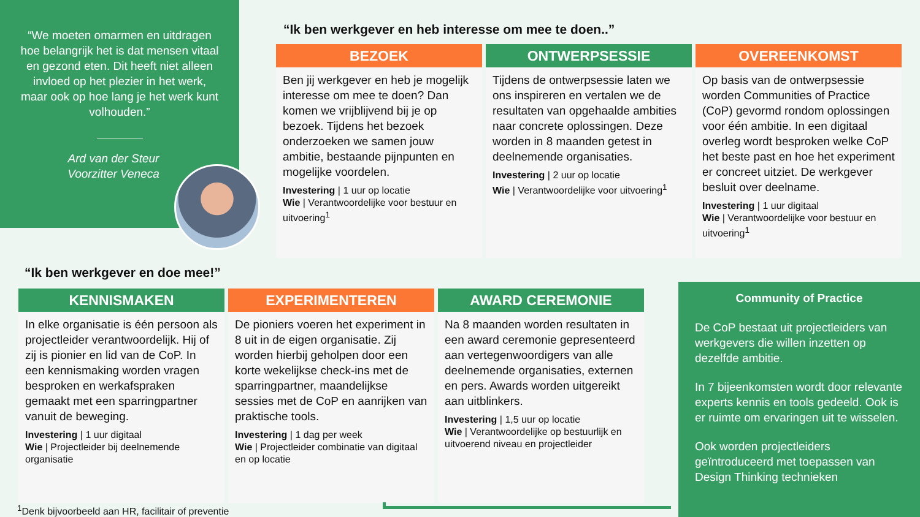“We moeten omarmen en uitdragen hoe belangrijk het is dat mensen vitaal en gezond eten. Dit heeft niet alleen invloed op het plezier in het werk, maar ook op hoe lang je het werk kunt volhouden.”
Ard van der Steur
Voorzitter Veneca
“Ik ben werkgever en heb interesse om mee te doen..”
BEZOEK
Ben jij werkgever en heb je mogelijk interesse om mee te doen? Dan komen we vrijblijvend bij je op bezoek. Tijdens het bezoek onderzoeken we samen jouw ambitie, bestaande pijnpunten en mogelijke voordelen.
Investering | 1 uur op locatie
Wie | Verantwoordelijke voor bestuur en uitvoering<sup>1</sup>
ONTWERPSESSIE
Tijdens de ontwerpsessie laten we ons inspireren en vertalen we de resultaten van opgehaalde ambities naar concrete oplossingen. Deze worden in 8 maanden getest in deelnemende organisaties.
Investering | 2 uur op locatie
Wie | Verantwoordelijke voor uitvoering<sup>1</sup>
OVEREENKOMST
Op basis van de ontwerpsessie worden Communities of Practice (CoP) gevormd rondom oplossingen voor één ambitie. In een digitaal overleg wordt besproken welke CoP het beste past en hoe het experiment er concreet uitziet. De werkgever besluit over deelname.
Investering | 1 uur digitaal
Wie | Verantwoordelijke voor bestuur en uitvoering<sup>1</sup>
“Ik ben werkgever en doe mee!”
KENNISMAKEN
In elke organisatie is één persoon als projectleider verantwoordelijk. Hij of zij is pionier en lid van de CoP. In een kennismaking worden vragen besproken en werkafspraken gemaakt met een sparringpartner vanuit de beweging.
Investering | 1 uur digitaal
Wie | Projectleider bij deelnemende organisatie
EXPERIMENTEREN
De pioniers voeren het experiment in 8 uit in de eigen organisatie. Zij worden hierbij geholpen door een korte wekelijkse check-ins met de sparringpartner, maandelijkse sessies met de CoP en aanrijken van praktische tools.
Investering | 1 dag per week
Wie | Projectleider combinatie van digitaal en op locatie
AWARD CEREMONIE
Na 8 maanden worden resultaten in een award ceremonie gepresenteerd aan vertegenwoordigers van alle deelnemende organisaties, externen en pers. Awards worden uitgereikt aan uitblinkers.
Investering | 1,5 uur op locatie
Wie | Verantwoordelijke op bestuurlijk en uitvoerend niveau en projectleider
Community of Practice
De CoP bestaat uit projectleiders van werkgevers die willen inzetten op dezelfde ambitie.
In 7 bijeenkomsten wordt door relevante experts kennis en tools gedeeld. Ook is er ruimte om ervaringen uit te wisselen.
Ook worden projectleiders geïntroduceerd met toepassen van Design Thinking technieken
<sup>1</sup> Denk bijvoorbeeld aan HR, facilitair of preventie